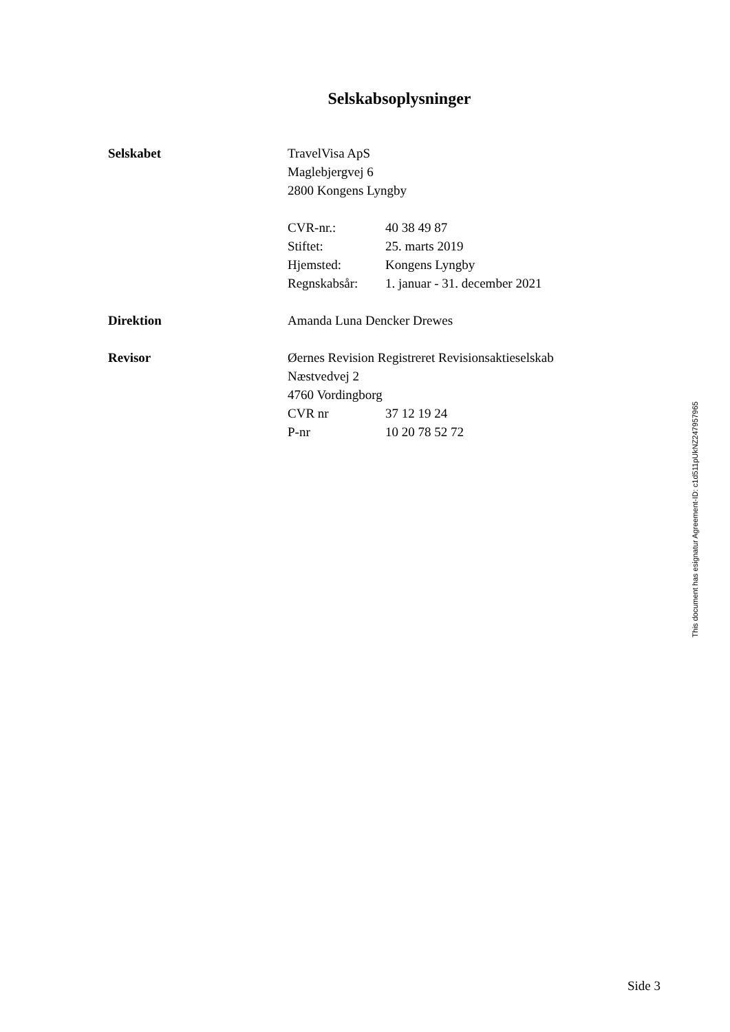Selskabsoplysninger
Selskabet TravelVisa ApS
Maglebjergvej 6
2800 Kongens Lyngby
CVR-nr.: 40 38 49 87
Stiftet: 25. marts 2019
Hjemsted: Kongens Lyngby
Regnskabsår: 1. januar - 31. december 2021
Direktion Amanda Luna Dencker Drewes
Revisor Øernes Revision Registreret Revisionsaktieselskab
Næstvedvej 2
4760 Vordingborg
CVR nr 37 12 19 24
P-nr 10 20 78 52 72
This document has esignatur Agreement-ID: c1d511pUkNZ247957965
Side 3